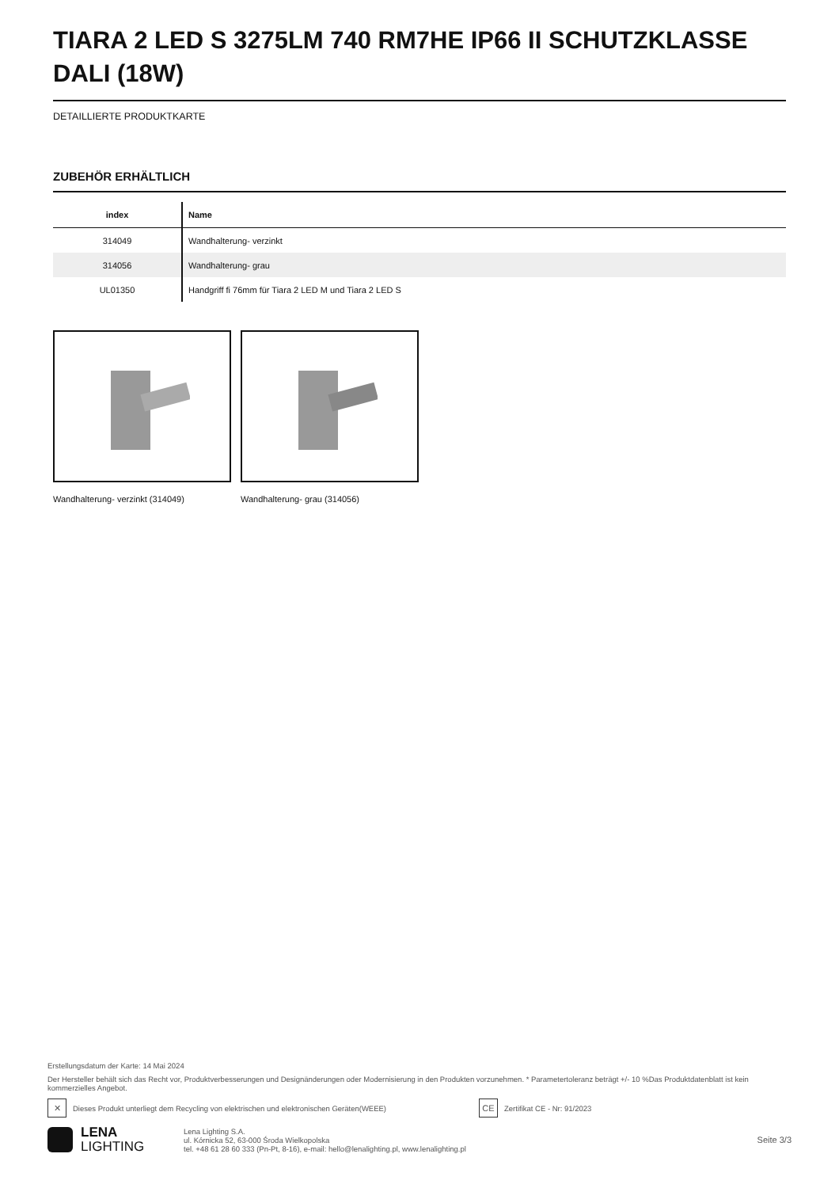TIARA 2 LED S 3275LM 740 RM7HE IP66 II SCHUTZKLASSE DALI (18W)
DETAILLIERTE PRODUKTKARTE
ZUBEHÖR ERHÄLTLICH
| index | Name |
| --- | --- |
| 314049 | Wandhalterung- verzinkt |
| 314056 | Wandhalterung- grau |
| UL01350 | Handgriff fi 76mm für Tiara 2 LED M und Tiara 2 LED S |
Wandhalterung- verzinkt (314049)
Wandhalterung- grau (314056)
Erstellungsdatum der Karte: 14 Mai 2024
Der Hersteller behält sich das Recht vor, Produktverbesserungen und Designänderungen oder Modernisierung in den Produkten vorzunehmen. * Parametertoleranz beträgt +/- 10 %Das Produktdatenblatt ist kein kommerzielles Angebot.
✕ Dieses Produkt unterliegt dem Recycling von elektrischen und elektronischen Geräten(WEEE) CE Zertifikat CE - Nr: 91/2023
LENA
LIGHTING
Lena Lighting S.A.
ul. Kórnicka 52, 63-000 Środa Wielkopolska
tel. +48 61 28 60 333 (Pn-Pt, 8-16), e-mail: hello@lenalighting.pl, www.lenalighting.pl
Seite 3/3